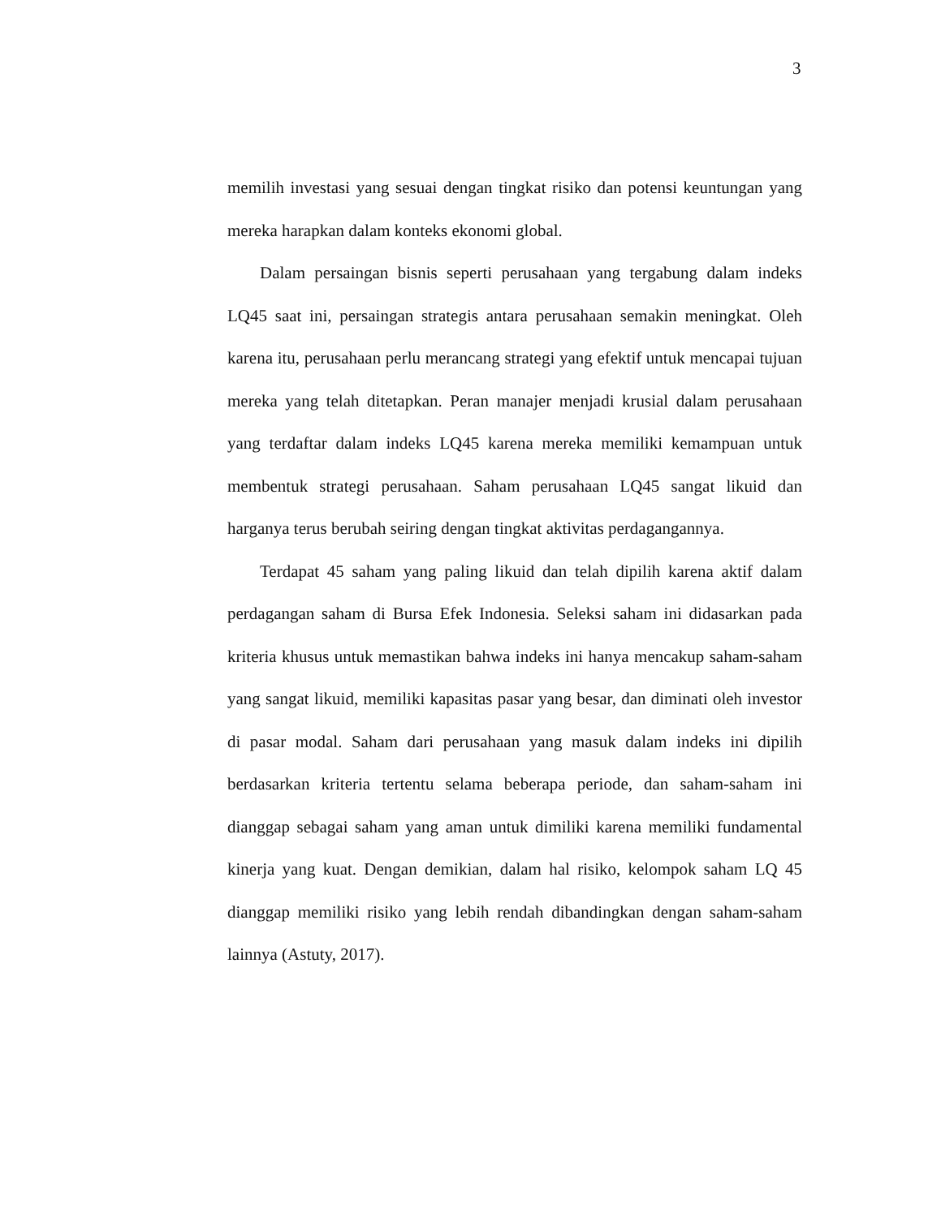3
memilih investasi yang sesuai dengan tingkat risiko dan potensi keuntungan yang mereka harapkan dalam konteks ekonomi global.
Dalam persaingan bisnis seperti perusahaan yang tergabung dalam indeks LQ45 saat ini, persaingan strategis antara perusahaan semakin meningkat. Oleh karena itu, perusahaan perlu merancang strategi yang efektif untuk mencapai tujuan mereka yang telah ditetapkan. Peran manajer menjadi krusial dalam perusahaan yang terdaftar dalam indeks LQ45 karena mereka memiliki kemampuan untuk membentuk strategi perusahaan. Saham perusahaan LQ45 sangat likuid dan harganya terus berubah seiring dengan tingkat aktivitas perdagangannya.
Terdapat 45 saham yang paling likuid dan telah dipilih karena aktif dalam perdagangan saham di Bursa Efek Indonesia. Seleksi saham ini didasarkan pada kriteria khusus untuk memastikan bahwa indeks ini hanya mencakup saham-saham yang sangat likuid, memiliki kapasitas pasar yang besar, dan diminati oleh investor di pasar modal. Saham dari perusahaan yang masuk dalam indeks ini dipilih berdasarkan kriteria tertentu selama beberapa periode, dan saham-saham ini dianggap sebagai saham yang aman untuk dimiliki karena memiliki fundamental kinerja yang kuat. Dengan demikian, dalam hal risiko, kelompok saham LQ 45 dianggap memiliki risiko yang lebih rendah dibandingkan dengan saham-saham lainnya (Astuty, 2017).